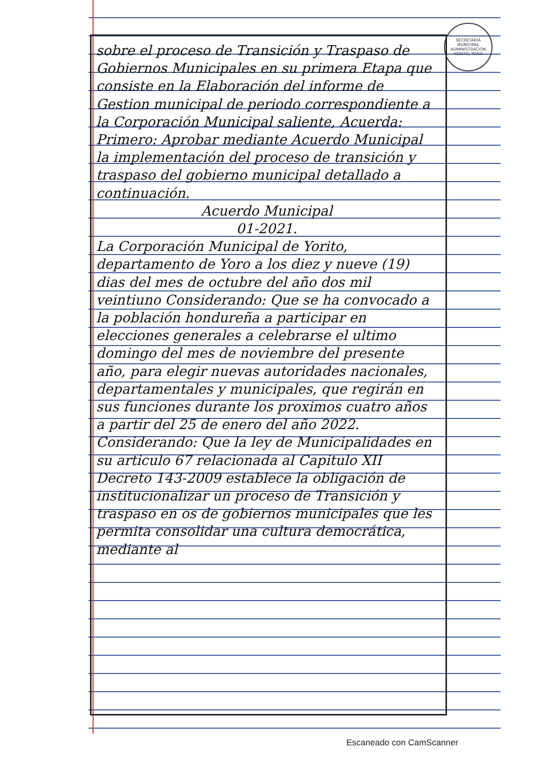SECRETARIA MUNICIPAL
ADMINISTRACION
YORITO, YORO
sobre el proceso de Transición y Traspaso de Gobiernos Municipales en su primera Etapa que consiste en la Elaboración del informe de Gestion municipal de periodo correspondiente a la Corporación Municipal saliente, Acuerda:
Primero: Aprobar mediante Acuerdo Municipal la implementación del proceso de transición y traspaso del gobierno municipal detallado a continuación.
Acuerdo Municipal
01-2021.
La Corporación Municipal de Yorito, departamento de Yoro a los diez y nueve (19) dias del mes de octubre del año dos mil veintiuno Considerando: Que se ha convocado a la población hondureña a participar en elecciones generales a celebrarse el ultimo domingo del mes de noviembre del presente año, para elegir nuevas autoridades nacionales, departamentales y municipales, que regirán en sus funciones durante los proximos cuatro años a partir del 25 de enero del año 2022. Considerando: Que la ley de Municipalidades en su articulo 67 relacionada al Capitulo XII Decreto 143-2009 establece la obligación de institucionalizar un proceso de Transición y traspaso en os de gobiernos municipales que les permita consolidar una cultura democrática, mediante al
Escaneado con CamScanner